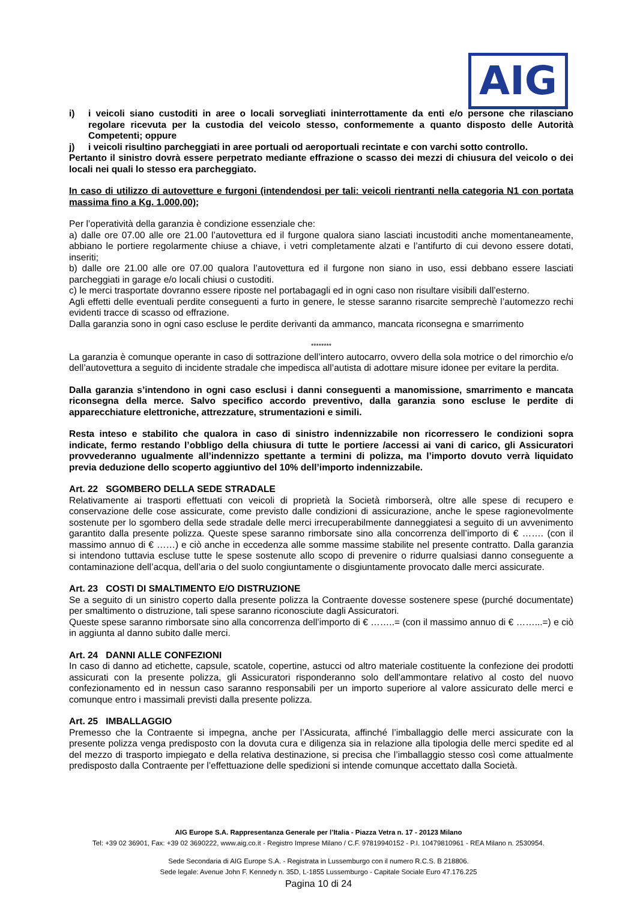AIG
i) i veicoli siano custoditi in aree o locali sorvegliati ininterrottamente da enti e/o persone che rilasciano regolare ricevuta per la custodia del veicolo stesso, conformemente a quanto disposto delle Autorità Competenti; oppure
j) i veicoli risultino parcheggiati in aree portuali od aeroportuali recintate e con varchi sotto controllo.
Pertanto il sinistro dovrà essere perpetrato mediante effrazione o scasso dei mezzi di chiusura del veicolo o dei locali nei quali lo stesso era parcheggiato.
In caso di utilizzo di autovetture e furgoni (intendendosi per tali: veicoli rientranti nella categoria N1 con portata massima fino a Kg. 1.000,00);
Per l’operatività della garanzia è condizione essenziale che:
a) dalle ore 07.00 alle ore 21.00 l’autovettura ed il furgone qualora siano lasciati incustoditi anche momentaneamente, abbiano le portiere regolarmente chiuse a chiave, i vetri completamente alzati e l’antifurto di cui devono essere dotati, inseriti;
b) dalle ore 21.00 alle ore 07.00 qualora l’autovettura ed il furgone non siano in uso, essi debbano essere lasciati parcheggiati in garage e/o locali chiusi o custoditi.
c) le merci trasportate dovranno essere riposte nel portabagagli ed in ogni caso non risultare visibili dall’esterno.
Agli effetti delle eventuali perdite conseguenti a furto in genere, le stesse saranno risarcite semprechè l’automezzo rechi evidenti tracce di scasso od effrazione.
Dalla garanzia sono in ogni caso escluse le perdite derivanti da ammanco, mancata riconsegna e smarrimento
********
La garanzia è comunque operante in caso di sottrazione dell’intero autocarro, ovvero della sola motrice o del rimorchio e/o dell’autovettura a seguito di incidente stradale che impedisca all’autista di adottare misure idonee per evitare la perdita.
Dalla garanzia s’intendono in ogni caso esclusi i danni conseguenti a manomissione, smarrimento e mancata riconsegna della merce. Salvo specifico accordo preventivo, dalla garanzia sono escluse le perdite di apparecchiature elettroniche, attrezzature, strumentazioni e simili.
Resta inteso e stabilito che qualora in caso di sinistro indennizzabile non ricorressero le condizioni sopra indicate, fermo restando l’obbligo della chiusura di tutte le portiere /accessi ai vani di carico, gli Assicuratori provvederanno ugualmente all’indennizzo spettante a termini di polizza, ma l’importo dovuto verrà liquidato previa deduzione dello scoperto aggiuntivo del 10% dell’importo indennizzabile.
Art. 22 SGOMBERO DELLA SEDE STRADALE
Relativamente ai trasporti effettuati con veicoli di proprietà la Società rimborserà, oltre alle spese di recupero e conservazione delle cose assicurate, come previsto dalle condizioni di assicurazione, anche le spese ragionevolmente sostenute per lo sgombero della sede stradale delle merci irrecuperabilmente danneggiatesi a seguito di un avvenimento garantito dalla presente polizza. Queste spese saranno rimborsate sino alla concorrenza dell’importo di € ……. (con il massimo annuo di € ……) e ciò anche in eccedenza alle somme massime stabilite nel presente contratto. Dalla garanzia si intendono tuttavia escluse tutte le spese sostenute allo scopo di prevenire o ridurre qualsiasi danno conseguente a contaminazione dell’acqua, dell’aria o del suolo congiuntamente o disgiuntamente provocato dalle merci assicurate.
Art. 23 COSTI DI SMALTIMENTO E/O DISTRUZIONE
Se a seguito di un sinistro coperto dalla presente polizza la Contraente dovesse sostenere spese (purché documentate) per smaltimento o distruzione, tali spese saranno riconosciute dagli Assicuratori.
Queste spese saranno rimborsate sino alla concorrenza dell’importo di € ……..= (con il massimo annuo di € ……...=) e ciò in aggiunta al danno subito dalle merci.
Art. 24 DANNI ALLE CONFEZIONI
In caso di danno ad etichette, capsule, scatole, copertine, astucci od altro materiale costituente la confezione dei prodotti assicurati con la presente polizza, gli Assicuratori risponderanno solo dell'ammontare relativo al costo del nuovo confezionamento ed in nessun caso saranno responsabili per un importo superiore al valore assicurato delle merci e comunque entro i massimali previsti dalla presente polizza.
Art. 25 IMBALLAGGIO
Premesso che la Contraente si impegna, anche per l’Assicurata, affinché l’imballaggio delle merci assicurate con la presente polizza venga predisposto con la dovuta cura e diligenza sia in relazione alla tipologia delle merci spedite ed al del mezzo di trasporto impiegato e della relativa destinazione, si precisa che l’imballaggio stesso così come attualmente predisposto dalla Contraente per l’effettuazione delle spedizioni si intende comunque accettato dalla Società.
AIG Europe S.A. Rappresentanza Generale per l’Italia - Piazza Vetra n. 17 - 20123 Milano
Tel: +39 02 36901, Fax: +39 02 3690222, www.aig.co.it - Registro Imprese Milano / C.F. 97819940152 - P.I. 10479810961 - REA Milano n. 2530954.
Sede Secondaria di AIG Europe S.A. - Registrata in Lussemburgo con il numero R.C.S. B 218806.
Sede legale: Avenue John F. Kennedy n. 35D, L-1855 Lussemburgo - Capitale Sociale Euro 47.176.225
Pagina 10 di 24